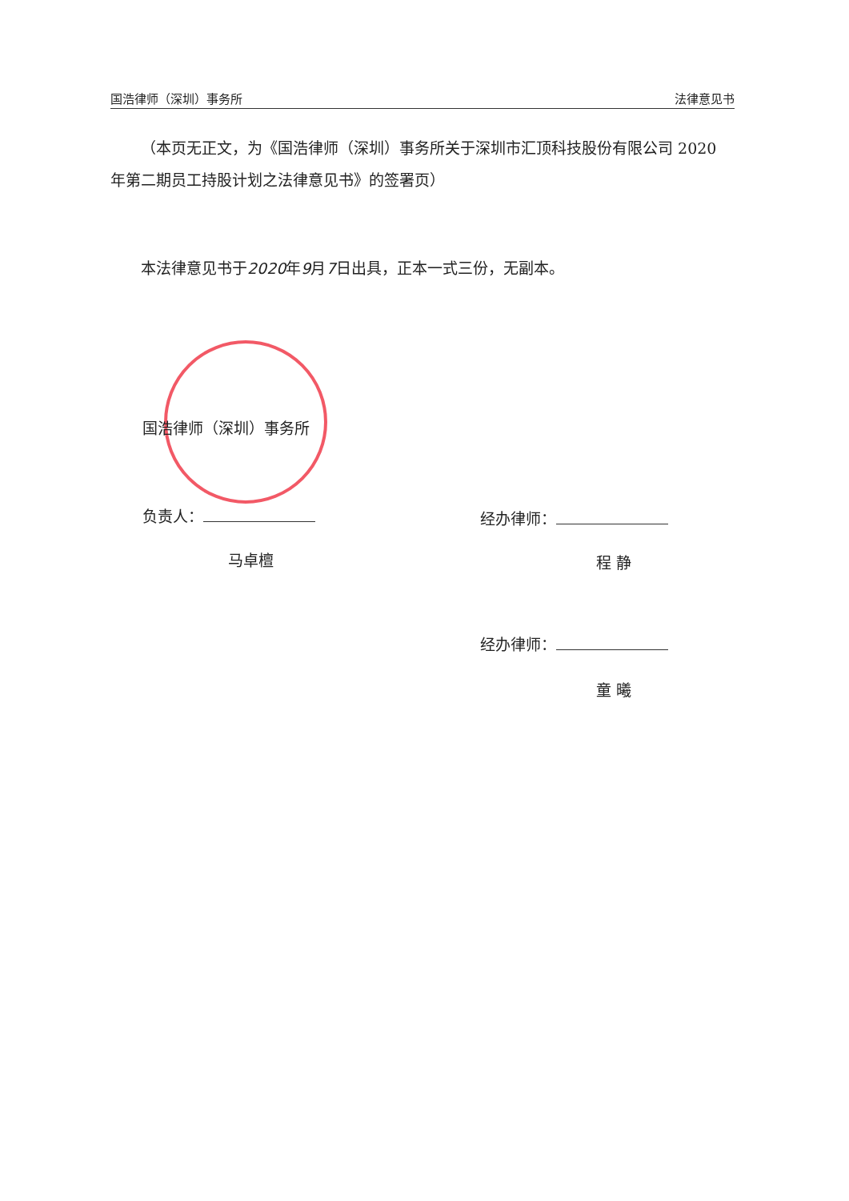国浩律师（深圳）事务所 法律意见书
（本页无正文，为《国浩律师（深圳）事务所关于深圳市汇顶科技股份有限公司 2020 年第二期员工持股计划之法律意见书》的签署页）
本法律意见书于2020年9月7日出具，正本一式三份，无副本。
国浩律师（深圳）事务所
负责人：
马卓檀
经办律师：
程 静
经办律师：
童 曦